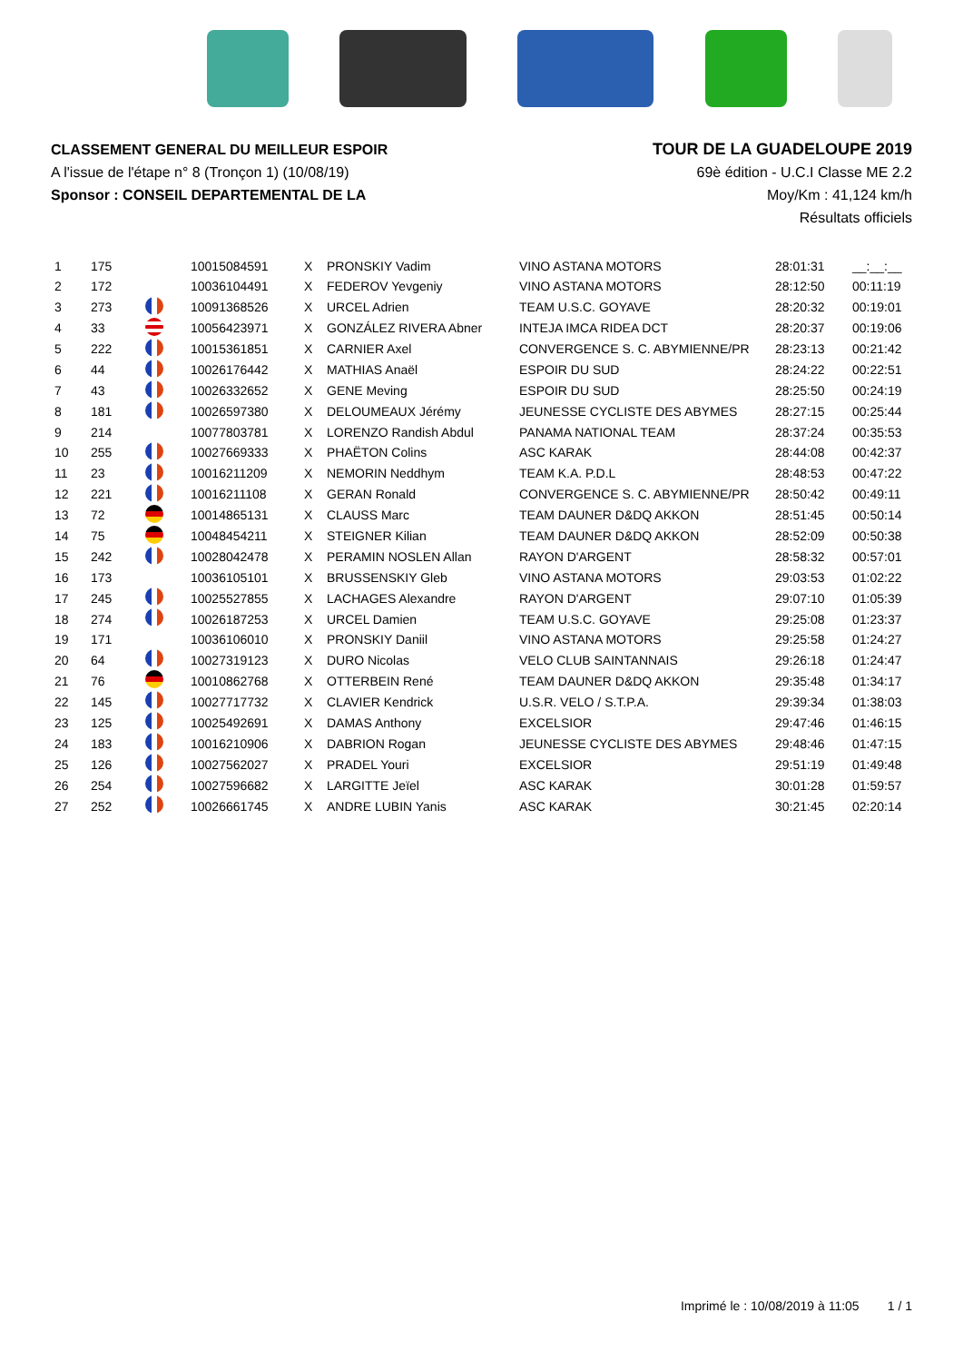CLASSEMENT GENERAL DU MEILLEUR ESPOIR
A l'issue de l'étape n° 8 (Tronçon 1) (10/08/19)
Sponsor : CONSEIL DEPARTEMENTAL DE LA
TOUR DE LA GUADELOUPE 2019
69è édition - U.C.I Classe ME 2.2
Moy/Km : 41,124 km/h
Résultats officiels
| 1 | 175 | | 10015084591 | X | PRONSKIY Vadim | VINO ASTANA MOTORS | 28:01:31 | __:__:__ |
| 2 | 172 | | 10036104491 | X | FEDEROV Yevgeniy | VINO ASTANA MOTORS | 28:12:50 | 00:11:19 |
| 3 | 273 | | 10091368526 | X | URCEL Adrien | TEAM U.S.C. GOYAVE | 28:20:32 | 00:19:01 |
| 4 | 33 | | 10056423971 | X | GONZÁLEZ RIVERA Abner | INTEJA IMCA RIDEA DCT | 28:20:37 | 00:19:06 |
| 5 | 222 | | 10015361851 | X | CARNIER Axel | CONVERGENCE S. C. ABYMIENNE/PR | 28:23:13 | 00:21:42 |
| 6 | 44 | | 10026176442 | X | MATHIAS Anaël | ESPOIR DU SUD | 28:24:22 | 00:22:51 |
| 7 | 43 | | 10026332652 | X | GENE Meving | ESPOIR DU SUD | 28:25:50 | 00:24:19 |
| 8 | 181 | | 10026597380 | X | DELOUMEAUX Jérémy | JEUNESSE CYCLISTE DES ABYMES | 28:27:15 | 00:25:44 |
| 9 | 214 | | 10077803781 | X | LORENZO Randish Abdul | PANAMA NATIONAL TEAM | 28:37:24 | 00:35:53 |
| 10 | 255 | | 10027669333 | X | PHAËTON Colins | ASC KARAK | 28:44:08 | 00:42:37 |
| 11 | 23 | | 10016211209 | X | NEMORIN Neddhym | TEAM K.A. P.D.L | 28:48:53 | 00:47:22 |
| 12 | 221 | | 10016211108 | X | GERAN Ronald | CONVERGENCE S. C. ABYMIENNE/PR | 28:50:42 | 00:49:11 |
| 13 | 72 | | 10014865131 | X | CLAUSS Marc | TEAM DAUNER D&DQ AKKON | 28:51:45 | 00:50:14 |
| 14 | 75 | | 10048454211 | X | STEIGNER Kilian | TEAM DAUNER D&DQ AKKON | 28:52:09 | 00:50:38 |
| 15 | 242 | | 10028042478 | X | PERAMIN NOSLEN Allan | RAYON D'ARGENT | 28:58:32 | 00:57:01 |
| 16 | 173 | | 10036105101 | X | BRUSSENSKIY Gleb | VINO ASTANA MOTORS | 29:03:53 | 01:02:22 |
| 17 | 245 | | 10025527855 | X | LACHAGES Alexandre | RAYON D'ARGENT | 29:07:10 | 01:05:39 |
| 18 | 274 | | 10026187253 | X | URCEL Damien | TEAM U.S.C. GOYAVE | 29:25:08 | 01:23:37 |
| 19 | 171 | | 10036106010 | X | PRONSKIY Daniil | VINO ASTANA MOTORS | 29:25:58 | 01:24:27 |
| 20 | 64 | | 10027319123 | X | DURO Nicolas | VELO CLUB SAINTANNAIS | 29:26:18 | 01:24:47 |
| 21 | 76 | | 10010862768 | X | OTTERBEIN René | TEAM DAUNER D&DQ AKKON | 29:35:48 | 01:34:17 |
| 22 | 145 | | 10027717732 | X | CLAVIER Kendrick | U.S.R. VELO / S.T.P.A. | 29:39:34 | 01:38:03 |
| 23 | 125 | | 10025492691 | X | DAMAS Anthony | EXCELSIOR | 29:47:46 | 01:46:15 |
| 24 | 183 | | 10016210906 | X | DABRION Rogan | JEUNESSE CYCLISTE DES ABYMES | 29:48:46 | 01:47:15 |
| 25 | 126 | | 10027562027 | X | PRADEL Youri | EXCELSIOR | 29:51:19 | 01:49:48 |
| 26 | 254 | | 10027596682 | X | LARGITTE Jeïel | ASC KARAK | 30:01:28 | 01:59:57 |
| 27 | 252 | | 10026661745 | X | ANDRE LUBIN Yanis | ASC KARAK | 30:21:45 | 02:20:14 |
Imprimé le : 10/08/2019 à 11:05 1 / 1